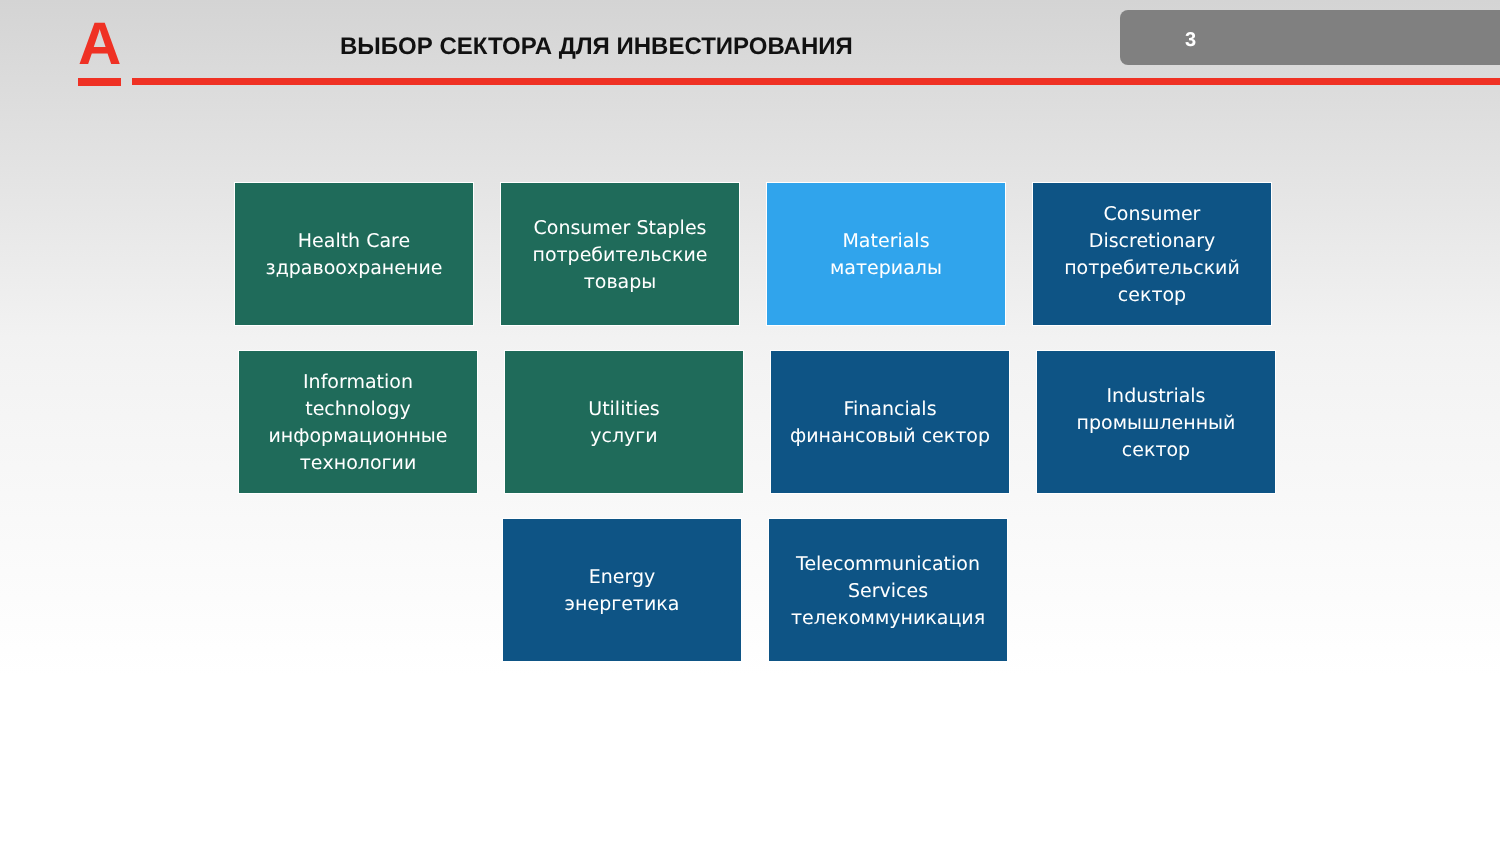А
ВЫБОР СЕКТОРА ДЛЯ ИНВЕСТИРОВАНИЯ
3
Health Care
здравоохранение
Consumer Staples
потребительские
товары
Materials
материалы
Consumer
Discretionary
потребительский
сектор
Information
technology
информационные
технологии
Utilities
услуги
Financials
финансовый сектор
Industrials
промышленный
сектор
Energy
энергетика
Telecommunication
Services
телекоммуникация